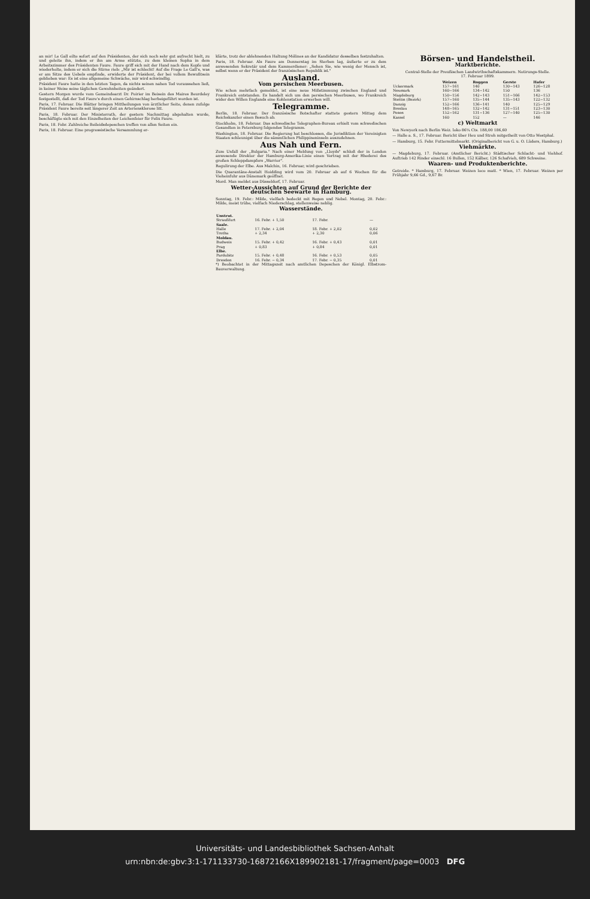an mir! Le Gall eilte sofort auf den Präsidenten, der sich noch sehr gut aufrecht hielt, zu und geleite ihn, indem er ihn am Arme stützte, zu dem kleinen Sopha in dem Arbeitszimmer des Präsidenten Faure. Faure griff sich mit der Hand nach dem Kopfe und wiederholte, indem er sich die Stirne rieb: „Mir ist schlecht! Auf die Frage Le Gall's, was er am Sitze des Uebels empfinde, erwiderte der Präsident, der bei vollem Bewußtsein geblieben war: Es ist eine allgemeine Schwäche, mir wird schwindlig.
Präsident Faure hatte in den letzten Tagen, da nichts seinen nahen Tod voraussehen ließ, in keiner Weise seine täglichen Gewohnheiten geändert.
Gestern Morgen wurde vom Gemeindearzt Dr. Poirier im Beisein des Maires Beurdeley festgestellt, daß der Tod Faure's durch einen Gehirnschlag herbeigeführt worden ist.
Paris, 17. Februar. Die Blätter bringen Mittheilungen von ärztlicher Seite, denen zufolge Präsident Faure bereits seit längerer Zeit an Arteriensklerose litt.
Paris, 18. Februar. Der Ministerrath, der gestern Nachmittag abgehalten wurde, beschäftigte sich mit den Einzelheiten der Leichenfeier für Felix Faure.
Paris, 18. Febr. Zahlreiche Beileidsdepeschen treffen von allen Seiten ein.
Paris, 18. Februar. Eine progressistische Versammlung er-
klärte, trotz der ablehnenden Haltung Mélines an der Kandidatur desselben festzuhalten.
Paris, 18. Februar. Als Faure am Donnerstag im Sterben lag, äußerte er zu dem anwesenden Sekretär und dem Kammerdiener: „Sehen Sie, wie wenig der Mensch ist, selbst wenn er der Präsident der französischen Republik ist."
Ausland.
Vom persischen Meerbusen.
Wie schon mehrfach gemeldet, ist eine neue Mißstimmung zwischen England und Frankreich entstanden. Es handelt sich um den persischen Meerbusen, wo Frankreich wider den Willen Englands eine Kohlenstation erwerben will.
Telegramme.
Berlin, 18. Februar. Der französische Botschafter stattete gestern Mittag dem Reichskanzler einen Besuch ab.
Stockholm, 18. Februar. Das schwedische Telegraphen-Bureau erhielt vom schwedischen Gesandten in Petersburg folgendes Telegramm.
Washington, 18. Februar. Die Regierung hat beschlossen, die Jurisdiktion der Vereinigten Staaten schleunigst über die sämmtlichen Philippineninseln auszudehnen.
Aus Nah und Fern.
Zum Unfall der „Bulgaria." Nach einer Meldung von „Lloyds" schloß der in London anwesende Direktor der Hamburg-Amerika-Linie einen Vertrag mit der Rhederei des großen Schleppdampfers „Warrior".
Regulirung der Elbe. Aus Malchin, 16. Februar, wird geschrieben.
Die Quarantäne-Anstalt Hoidding wird vom 20. Februar ab auf 6 Wochen für die Vieheinfuhr aus Dänemark geöffnet.
Mord. Man meldet aus Düsseldorf, 17. Februar.
Wetter-Aussichten auf Grund der Berichte der deutschen Seewarte in Hamburg.
Sonntag, 19. Febr.: Milde, vielfach bedeckt mit Regen und Nebel. Montag, 20. Febr.: Milde, meist trübe, vielfach Niederschlag, stellenweise neblig.
Wasserstände.
| Unstrut. | | | |
| --- | --- | --- | --- |
| Straußfurt | 16. Febr. + 1,50 | 17. Febr. | — |
| Saale. | | | |
| Halle | 17. Febr. + 2,04 | 18. Febr. + 2,02 | 0,02 |
| Trotha | + 2,34 | + 2,30 | 0,06 |
| Moldau. | | | |
| Budweis | 15. Febr. + 0,42 | 16. Febr. + 0,43 | 0,01 |
| Prag | + 0,83 | + 0,84 | 0,01 |
| Elbe. | | | |
| Pardubitz | 15. Febr. + 0,48 | 16. Febr. + 0,53 | 0,05 |
| Dresden | 16. Febr. − 0,34 | 17. Febr. − 0,35 | 0,01 |
*) Beobachtet in der Mittagszeit nach amtlichen Depeschen der Königl. Elbstrom-Bauverwaltung.
Börsen- und Handelstheil.
Marktberichte.
Central-Stelle der Preußischen Landwirthschaftskammern. Notirungs-Stelle.
17. Februar 1899.
| | Weizen | Roggen | Gerste | Hafer |
| --- | --- | --- | --- | --- |
| Uckermark | 157−161 | 140 | 130−143 | 126−128 |
| Neumark | 160−166 | 134−142 | 150 | 136 |
| Magdeburg | 150−156 | 142−143 | 151−166 | 142−153 |
| Stettin (Bezirk) | 157−160 | 135−144 | 135−143 | 122−132 |
| Danzig | 152−166 | 136−141 | 140 | 125−129 |
| Breslau | 148−165 | 132−142 | 131−151 | 123−130 |
| Posen | 152−162 | 131−136 | 127−140 | 125−130 |
| Kassel | 160 | 152 | — | 146 |
c) Weltmarkt
Von Newyork nach Berlin Weiz. loko 86¼ Cts. 188,00 186,60
— Halle a. S., 17. Februar. Bericht über Heu und Stroh mitgetheilt von Otto Westphal.
— Hamburg, 15. Febr. Futtermittelmarkt. (Originalbericht von G. u. O. Lüders, Hamburg.)
Viehmärkte.
— Magdeburg, 17. Februar. (Amtlicher Bericht.) Städtischer Schlacht- und Viehhof. Auftrieb 142 Rinder einschl. 16 Bullen, 152 Kälber, 126 Schafvieh, 689 Schweine.
Waaren- und Produktenberichte.
Getreide. * Hamburg, 17. Februar. Weizen loco matt. * Wien, 17. Februar. Weizen per Frühjahr 9,66 Gd., 9,67 Br.
Universitäts- und Landesbibliothek Sachsen-Anhalt
urn:nbn:de:gbv:3:1-171133730-16872166X189902181-17/fragment/page=0003 DFG